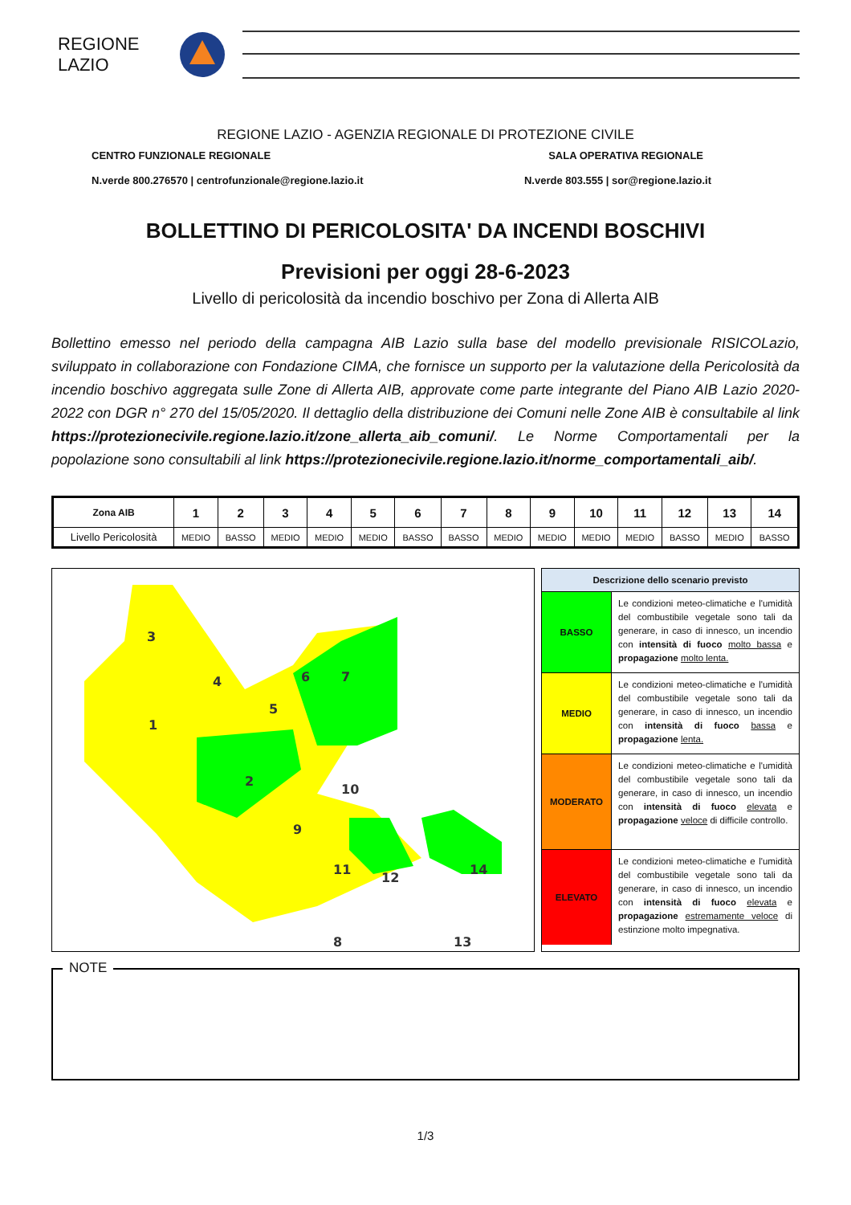REGIONE
LAZIO
REGIONE LAZIO - AGENZIA REGIONALE DI PROTEZIONE CIVILE
CENTRO FUNZIONALE REGIONALE SALA OPERATIVA REGIONALE
N.verde 800.276570 | centrofunzionale@regione.lazio.it N.verde 803.555 | sor@regione.lazio.it
BOLLETTINO DI PERICOLOSITA' DA INCENDI BOSCHIVI
Previsioni per oggi 28-6-2023
Livello di pericolosità da incendio boschivo per Zona di Allerta AIB
Bollettino emesso nel periodo della campagna AIB Lazio sulla base del modello previsionale RISICOLazio, sviluppato in collaborazione con Fondazione CIMA, che fornisce un supporto per la valutazione della Pericolosità da incendio boschivo aggregata sulle Zone di Allerta AIB, approvate come parte integrante del Piano AIB Lazio 2020-2022 con DGR n° 270 del 15/05/2020. Il dettaglio della distribuzione dei Comuni nelle Zone AIB è consultabile al link https://protezionecivile.regione.lazio.it/zone_allerta_aib_comuni/. Le Norme Comportamentali per la popolazione sono consultabili al link https://protezionecivile.regione.lazio.it/norme_comportamentali_aib/.
| Zona AIB | 1 | 2 | 3 | 4 | 5 | 6 | 7 | 8 | 9 | 10 | 11 | 12 | 13 | 14 |
| --- | --- | --- | --- | --- | --- | --- | --- | --- | --- | --- | --- | --- | --- | --- |
| Livello Pericolosità | MEDIO | BASSO | MEDIO | MEDIO | MEDIO | BASSO | BASSO | MEDIO | MEDIO | MEDIO | MEDIO | BASSO | MEDIO | BASSO |
3
4
1
5
6
7
2
10
9
11
12
14
8
13
Descrizione dello scenario previsto
BASSO
Le condizioni meteo-climatiche e l'umidità del combustibile vegetale sono tali da generare, in caso di innesco, un incendio con intensità di fuoco molto bassa e propagazione molto lenta.
MEDIO
Le condizioni meteo-climatiche e l'umidità del combustibile vegetale sono tali da generare, in caso di innesco, un incendio con intensità di fuoco bassa e propagazione lenta.
MODERATO
Le condizioni meteo-climatiche e l'umidità del combustibile vegetale sono tali da generare, in caso di innesco, un incendio con intensità di fuoco elevata e propagazione veloce di difficile controllo.
ELEVATO
Le condizioni meteo-climatiche e l'umidità del combustibile vegetale sono tali da generare, in caso di innesco, un incendio con intensità di fuoco elevata e propagazione estremamente veloce di estinzione molto impegnativa.
NOTE
1/3